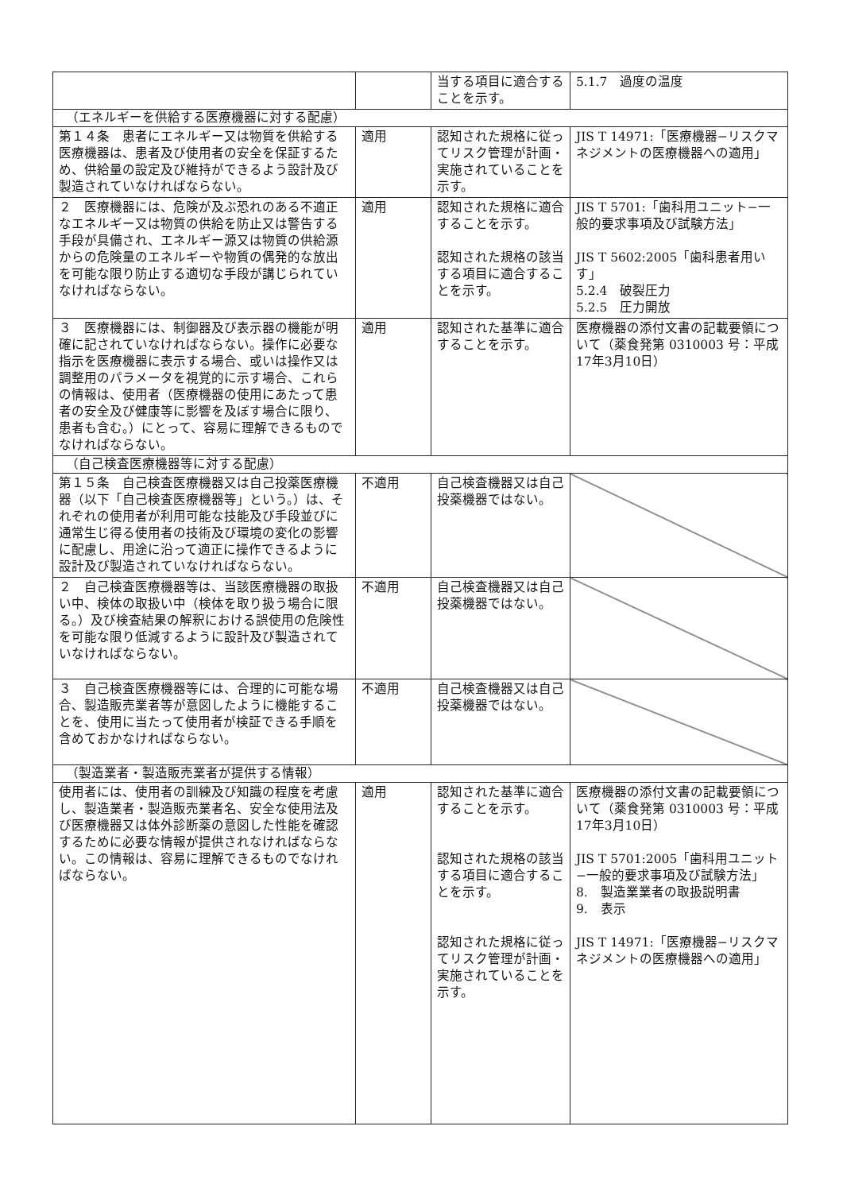| | | 当する項目に適合することを示す。 | 5.1.7 過度の温度 |
| （エネルギーを供給する医療機器に対する配慮） | | | |
| 第１４条 患者にエネルギー又は物質を供給する医療機器は、患者及び使用者の安全を保証するため、供給量の設定及び維持ができるよう設計及び製造されていなければならない。 | 適用 | 認知された規格に従ってリスク管理が計画・実施されていることを示す。 | JIS T 14971:「医療機器−リスクマネジメントの医療機器への適用」 |
| ２ 医療機器には、危険が及ぶ恐れのある不適正なエネルギー又は物質の供給を防止又は警告する手段が具備され、エネルギー源又は物質の供給源からの危険量のエネルギーや物質の偶発的な放出を可能な限り防止する適切な手段が講じられていなければならない。 | 適用 | 認知された規格に適合することを示す。 認知された規格の該当する項目に適合することを示す。 | JIS T 5701:「歯科用ユニット−一般的要求事項及び試験方法」 JIS T 5602:2005「歯科患者用いす」 5.2.4 破裂圧力 5.2.5 圧力開放 |
| ３ 医療機器には、制御器及び表示器の機能が明確に記されていなければならない。操作に必要な指示を医療機器に表示する場合、或いは操作又は調整用のパラメータを視覚的に示す場合、これらの情報は、使用者（医療機器の使用にあたって患者の安全及び健康等に影響を及ぼす場合に限り、患者も含む。）にとって、容易に理解できるものでなければならない。 | 適用 | 認知された基準に適合することを示す。 | 医療機器の添付文書の記載要領について（薬食発第 0310003 号：平成17年3月10日） |
| （自己検査医療機器等に対する配慮） | | | |
| 第１５条 自己検査医療機器又は自己投薬医療機器（以下「自己検査医療機器等」という。）は、それぞれの使用者が利用可能な技能及び手段並びに通常生じ得る使用者の技術及び環境の変化の影響に配慮し、用途に沿って適正に操作できるように設計及び製造されていなければならない。 | 不適用 | 自己検査機器又は自己投薬機器ではない。 | |
| ２ 自己検査医療機器等は、当該医療機器の取扱い中、検体の取扱い中（検体を取り扱う場合に限る。）及び検査結果の解釈における誤使用の危険性を可能な限り低減するように設計及び製造されていなければならない。 | 不適用 | 自己検査機器又は自己投薬機器ではない。 | |
| ３ 自己検査医療機器等には、合理的に可能な場合、製造販売業者等が意図したように機能することを、使用に当たって使用者が検証できる手順を含めておかなければならない。 | 不適用 | 自己検査機器又は自己投薬機器ではない。 | |
| （製造業者・製造販売業者が提供する情報） | | | |
| 使用者には、使用者の訓練及び知識の程度を考慮し、製造業者・製造販売業者名、安全な使用法及び医療機器又は体外診断薬の意図した性能を確認するために必要な情報が提供されなければならない。この情報は、容易に理解できるものでなければならない。 | 適用 | 認知された基準に適合することを示す。 認知された規格の該当する項目に適合することを示す。 認知された規格に従ってリスク管理が計画・実施されていることを示す。 | 医療機器の添付文書の記載要領について（薬食発第 0310003 号：平成17年3月10日） JIS T 5701:2005「歯科用ユニット−一般的要求事項及び試験方法」 8. 製造業業者の取扱説明書 9. 表示 JIS T 14971:「医療機器−リスクマネジメントの医療機器への適用」 |